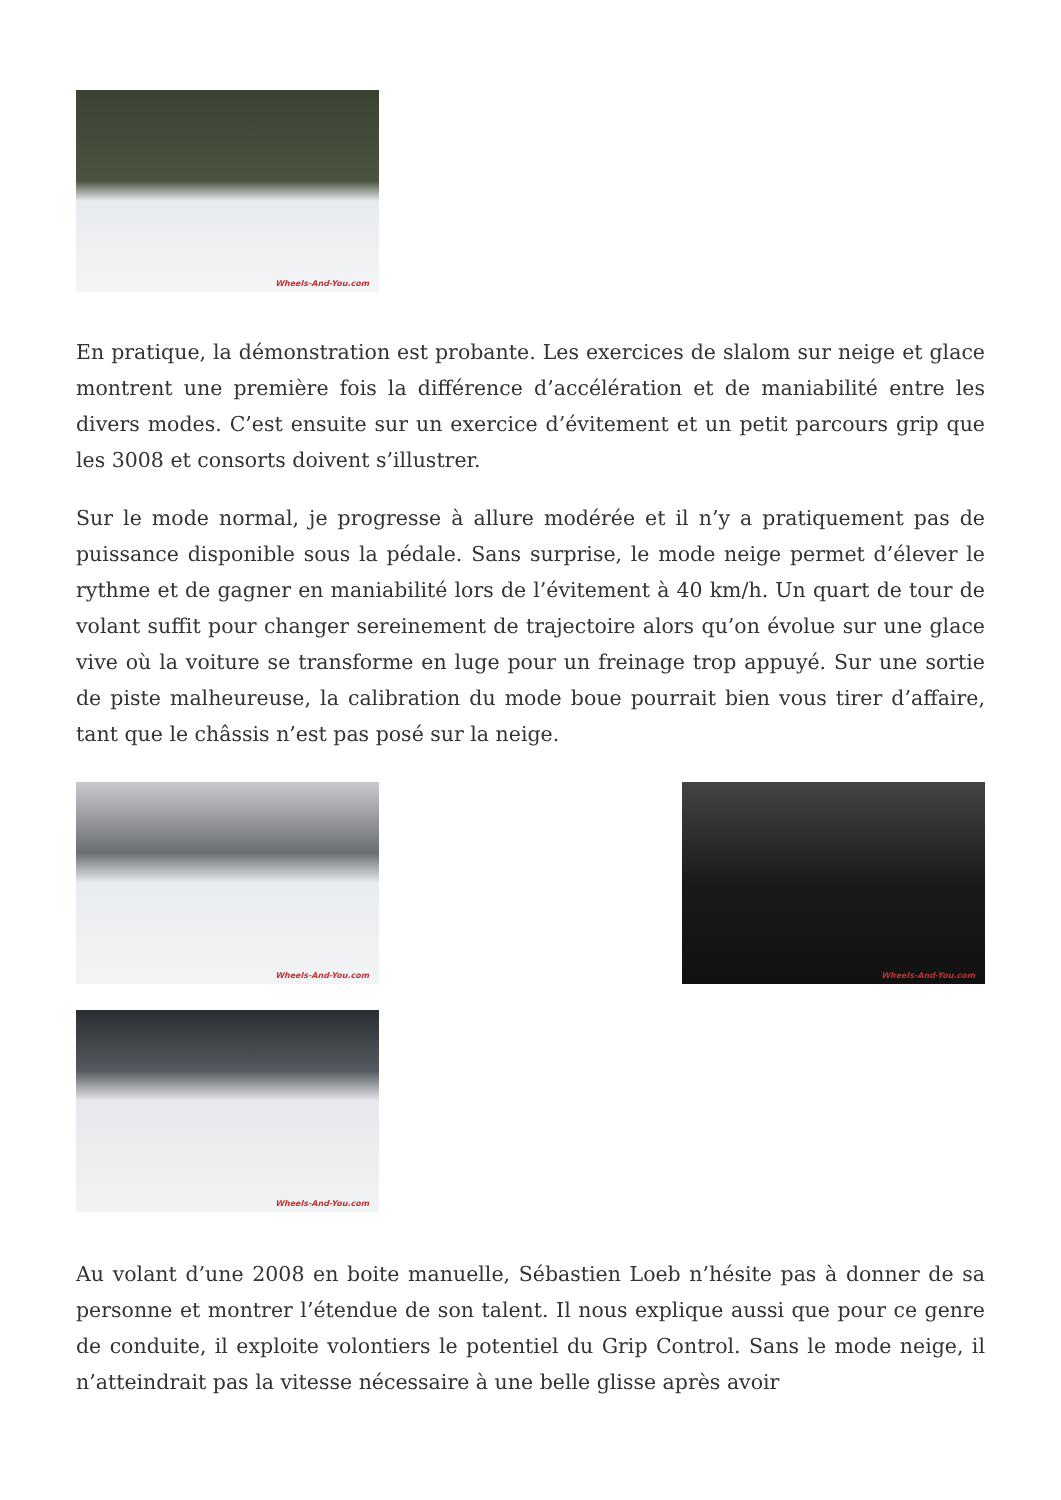Wheels-And-You.com
En pratique, la démonstration est probante. Les exercices de slalom sur neige et glace montrent une première fois la différence d’accélération et de maniabilité entre les divers modes. C’est ensuite sur un exercice d’évitement et un petit parcours grip que les 3008 et consorts doivent s’illustrer.
Sur le mode normal, je progresse à allure modérée et il n’y a pratiquement pas de puissance disponible sous la pédale. Sans surprise, le mode neige permet d’élever le rythme et de gagner en maniabilité lors de l’évitement à 40 km/h. Un quart de tour de volant suffit pour changer sereinement de trajectoire alors qu’on évolue sur une glace vive où la voiture se transforme en luge pour un freinage trop appuyé. Sur une sortie de piste malheureuse, la calibration du mode boue pourrait bien vous tirer d’affaire, tant que le châssis n’est pas posé sur la neige.
Wheels-And-You.com
Wheels-And-You.com
Wheels-And-You.com
Au volant d’une 2008 en boite manuelle, Sébastien Loeb n’hésite pas à donner de sa personne et montrer l’étendue de son talent. Il nous explique aussi que pour ce genre de conduite, il exploite volontiers le potentiel du Grip Control. Sans le mode neige, il n’atteindrait pas la vitesse nécessaire à une belle glisse après avoir